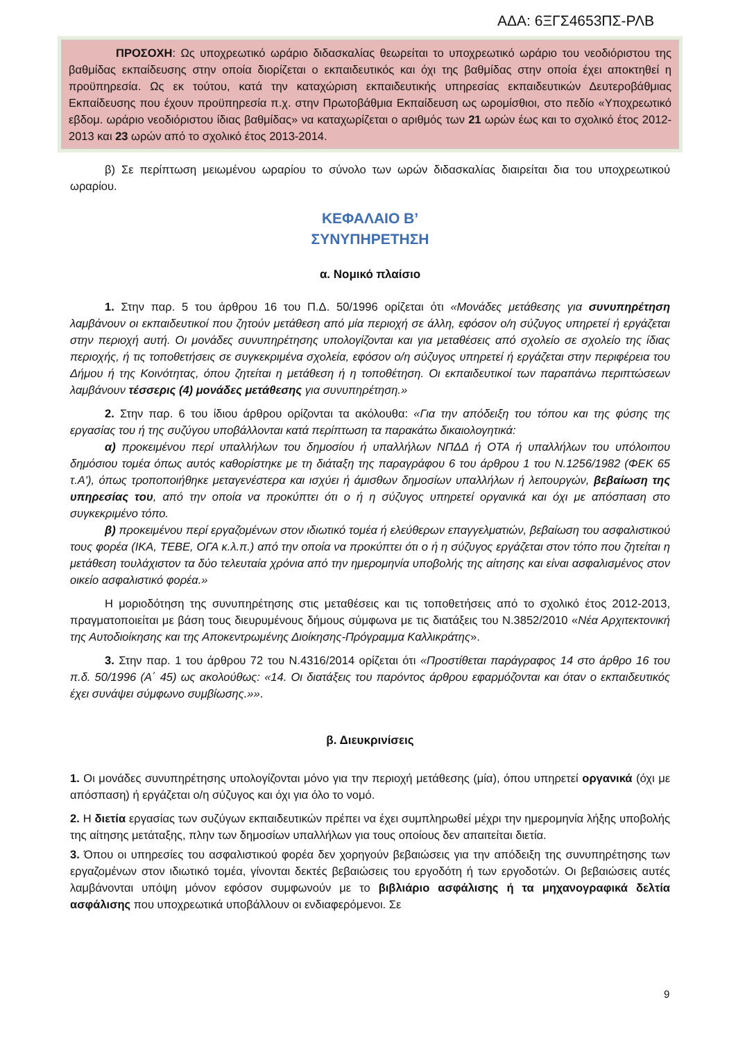ΑΔΑ: 6ΞΓΣ4653ΠΣ-ΡΛΒ
ΠΡΟΣΟΧΗ: Ως υποχρεωτικό ωράριο διδασκαλίας θεωρείται το υποχρεωτικό ωράριο του νεοδιόριστου της βαθμίδας εκπαίδευσης στην οποία διορίζεται ο εκπαιδευτικός και όχι της βαθμίδας στην οποία έχει αποκτηθεί η προϋπηρεσία. Ως εκ τούτου, κατά την καταχώριση εκπαιδευτικής υπηρεσίας εκπαιδευτικών Δευτεροβάθμιας Εκπαίδευσης που έχουν προϋπηρεσία π.χ. στην Πρωτοβάθμια Εκπαίδευση ως ωρομίσθιοι, στο πεδίο «Υποχρεωτικό εβδομ. ωράριο νεοδιόριστου ίδιας βαθμίδας» να καταχωρίζεται ο αριθμός των 21 ωρών έως και το σχολικό έτος 2012-2013 και 23 ωρών από το σχολικό έτος 2013-2014.
β) Σε περίπτωση μειωμένου ωραρίου το σύνολο των ωρών διδασκαλίας διαιρείται δια του υποχρεωτικού ωραρίου.
ΚΕΦΑΛΑΙΟ Β’
ΣΥΝΥΠΗΡΕΤΗΣΗ
α. Νομικό πλαίσιο
1. Στην παρ. 5 του άρθρου 16 του Π.Δ. 50/1996 ορίζεται ότι «Μονάδες μετάθεσης για συνυπηρέτηση λαμβάνουν οι εκπαιδευτικοί που ζητούν μετάθεση από μία περιοχή σε άλλη, εφόσον ο/η σύζυγος υπηρετεί ή εργάζεται στην περιοχή αυτή. Οι μονάδες συνυπηρέτησης υπολογίζονται και για μεταθέσεις από σχολείο σε σχολείο της ίδιας περιοχής, ή τις τοποθετήσεις σε συγκεκριμένα σχολεία, εφόσον ο/η σύζυγος υπηρετεί ή εργάζεται στην περιφέρεια του Δήμου ή της Κοινότητας, όπου ζητείται η μετάθεση ή η τοποθέτηση. Οι εκπαιδευτικοί των παραπάνω περιπτώσεων λαμβάνουν τέσσερις (4) μονάδες μετάθεσης για συνυπηρέτηση.»
2. Στην παρ. 6 του ίδιου άρθρου ορίζονται τα ακόλουθα: «Για την απόδειξη του τόπου και της φύσης της εργασίας του ή της συζύγου υποβάλλονται κατά περίπτωση τα παρακάτω δικαιολογητικά:
α) προκειμένου περί υπαλλήλων του δημοσίου ή υπαλλήλων ΝΠΔΔ ή ΟΤΑ ή υπαλλήλων του υπόλοιπου δημόσιου τομέα όπως αυτός καθορίστηκε με τη διάταξη της παραγράφου 6 του άρθρου 1 του Ν.1256/1982 (ΦΕΚ 65 τ.Α'), όπως τροποποιήθηκε μεταγενέστερα και ισχύει ή άμισθων δημοσίων υπαλλήλων ή λειτουργών, βεβαίωση της υπηρεσίας του, από την οποία να προκύπτει ότι ο ή η σύζυγος υπηρετεί οργανικά και όχι με απόσπαση στο συγκεκριμένο τόπο.
β) προκειμένου περί εργαζομένων στον ιδιωτικό τομέα ή ελεύθερων επαγγελματιών, βεβαίωση του ασφαλιστικού τους φορέα (ΙΚΑ, ΤΕΒΕ, ΟΓΑ κ.λ.π.) από την οποία να προκύπτει ότι ο ή η σύζυγος εργάζεται στον τόπο που ζητείται η μετάθεση τουλάχιστον τα δύο τελευταία χρόνια από την ημερομηνία υποβολής της αίτησης και είναι ασφαλισμένος στον οικείο ασφαλιστικό φορέα.»
Η μοριοδότηση της συνυπηρέτησης στις μεταθέσεις και τις τοποθετήσεις από το σχολικό έτος 2012-2013, πραγματοποιείται με βάση τους διευρυμένους δήμους σύμφωνα με τις διατάξεις του Ν.3852/2010 «Νέα Αρχιτεκτονική της Αυτοδιοίκησης και της Αποκεντρωμένης Διοίκησης-Πρόγραμμα Καλλικράτης».
3. Στην παρ. 1 του άρθρου 72 του Ν.4316/2014 ορίζεται ότι «Προστίθεται παράγραφος 14 στο άρθρο 16 του π.δ. 50/1996 (Α΄ 45) ως ακολούθως: «14. Οι διατάξεις του παρόντος άρθρου εφαρμόζονται και όταν ο εκπαιδευτικός έχει συνάψει σύμφωνο συμβίωσης.»».
β. Διευκρινίσεις
1. Οι μονάδες συνυπηρέτησης υπολογίζονται μόνο για την περιοχή μετάθεσης (μία), όπου υπηρετεί οργανικά (όχι με απόσπαση) ή εργάζεται ο/η σύζυγος και όχι για όλο το νομό.
2. Η διετία εργασίας των συζύγων εκπαιδευτικών πρέπει να έχει συμπληρωθεί μέχρι την ημερομηνία λήξης υποβολής της αίτησης μετάταξης, πλην των δημοσίων υπαλλήλων για τους οποίους δεν απαιτείται διετία.
3. Όπου οι υπηρεσίες του ασφαλιστικού φορέα δεν χορηγούν βεβαιώσεις για την απόδειξη της συνυπηρέτησης των εργαζομένων στον ιδιωτικό τομέα, γίνονται δεκτές βεβαιώσεις του εργοδότη ή των εργοδοτών. Οι βεβαιώσεις αυτές λαμβάνονται υπόψη μόνον εφόσον συμφωνούν με το βιβλιάριο ασφάλισης ή τα μηχανογραφικά δελτία ασφάλισης που υποχρεωτικά υποβάλλουν οι ενδιαφερόμενοι. Σε
9